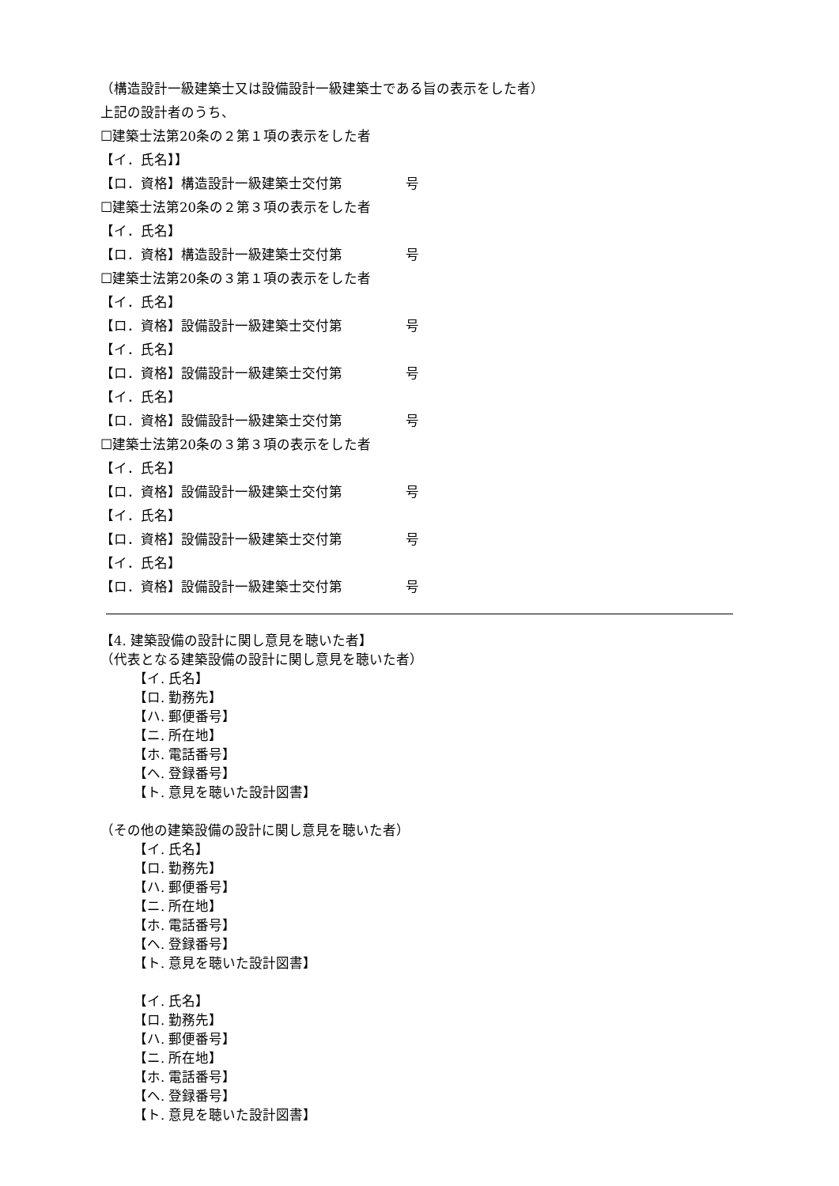（構造設計一級建築士又は設備設計一級建築士である旨の表示をした者）
上記の設計者のうち、
☐建築士法第20条の２第１項の表示をした者
【イ．氏名】】
【ロ．資格】構造設計一級建築士交付第 号
☐建築士法第20条の２第３項の表示をした者
【イ．氏名】
【ロ．資格】構造設計一級建築士交付第 号
☐建築士法第20条の３第１項の表示をした者
【イ．氏名】
【ロ．資格】設備設計一級建築士交付第 号
【イ．氏名】
【ロ．資格】設備設計一級建築士交付第 号
【イ．氏名】
【ロ．資格】設備設計一級建築士交付第 号
☐建築士法第20条の３第３項の表示をした者
【イ．氏名】
【ロ．資格】設備設計一級建築士交付第 号
【イ．氏名】
【ロ．資格】設備設計一級建築士交付第 号
【イ．氏名】
【ロ．資格】設備設計一級建築士交付第 号
【4. 建築設備の設計に関し意見を聴いた者】
（代表となる建築設備の設計に関し意見を聴いた者）
【イ. 氏名】
【ロ. 勤務先】
【ハ. 郵便番号】
【ニ. 所在地】
【ホ. 電話番号】
【ヘ. 登録番号】
【ト. 意見を聴いた設計図書】
（その他の建築設備の設計に関し意見を聴いた者）
【イ. 氏名】
【ロ. 勤務先】
【ハ. 郵便番号】
【ニ. 所在地】
【ホ. 電話番号】
【ヘ. 登録番号】
【ト. 意見を聴いた設計図書】
【イ. 氏名】
【ロ. 勤務先】
【ハ. 郵便番号】
【ニ. 所在地】
【ホ. 電話番号】
【ヘ. 登録番号】
【ト. 意見を聴いた設計図書】